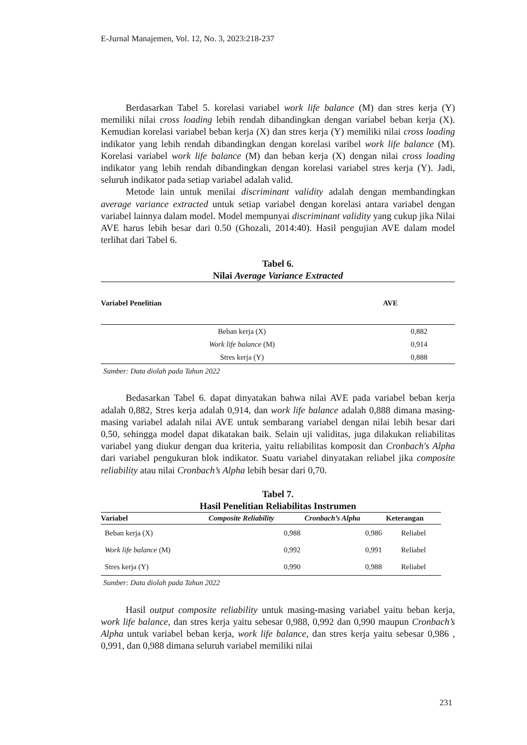E-Jurnal Manajemen, Vol. 12, No. 3, 2023:218-237
Berdasarkan Tabel 5. korelasi variabel work life balance (M) dan stres kerja (Y) memiliki nilai cross loading lebih rendah dibandingkan dengan variabel beban kerja (X). Kemudian korelasi variabel beban kerja (X) dan stres kerja (Y) memiliki nilai cross loading indikator yang lebih rendah dibandingkan dengan korelasi varibel work life balance (M). Korelasi variabel work life balance (M) dan beban kerja (X) dengan nilai cross loading indikator yang lebih rendah dibandingkan dengan korelasi variabel stres kerja (Y). Jadi, seluruh indikator pada setiap variabel adalah valid.
Metode lain untuk menilai discriminant validity adalah dengan membandingkan average variance extracted untuk setiap variabel dengan korelasi antara variabel dengan variabel lainnya dalam model. Model mempunyai discriminant validity yang cukup jika Nilai AVE harus lebih besar dari 0.50 (Ghozali, 2014:40). Hasil pengujian AVE dalam model terlihat dari Tabel 6.
Tabel 6.
Nilai Average Variance Extracted
| Variabel Penelitian | AVE |
| --- | --- |
| Beban kerja (X) | 0,882 |
| Work life balance (M) | 0,914 |
| Stres kerja (Y) | 0,888 |
Sumber: Data diolah pada Tahun 2022
Bedasarkan Tabel 6. dapat dinyatakan bahwa nilai AVE pada variabel beban kerja adalah 0,882, Stres kerja adalah 0,914, dan work life balance adalah 0,888 dimana masing-masing variabel adalah nilai AVE untuk sembarang variabel dengan nilai lebih besar dari 0,50, sehingga model dapat dikatakan baik. Selain uji validitas, juga dilakukan reliabilitas variabel yang diukur dengan dua kriteria, yaitu reliabilitas komposit dan Cronbach's Alpha dari variabel pengukuran blok indikator. Suatu variabel dinyatakan reliabel jika composite reliability atau nilai Cronbach’s Alpha lebih besar dari 0,70.
Tabel 7.
Hasil Penelitian Reliabilitas Instrumen
| Variabel | Composite Reliability | Cronbach’s Alpha | Keterangan |
| --- | --- | --- | --- |
| Beban kerja (X) | 0,988 | 0,986 | Reliabel |
| Work life balance (M) | 0,992 | 0,991 | Reliabel |
| Stres kerja (Y) | 0,990 | 0,988 | Reliabel |
Sumber: Data diolah pada Tahun 2022
Hasil output composite reliability untuk masing-masing variabel yaitu beban kerja, work life balance, dan stres kerja yaitu sebesar 0,988, 0,992 dan 0,990 maupun Cronbach’s Alpha untuk variabel beban kerja, work life balance, dan stres kerja yaitu sebesar 0,986 , 0,991, dan 0,988 dimana seluruh variabel memiliki nilai
231